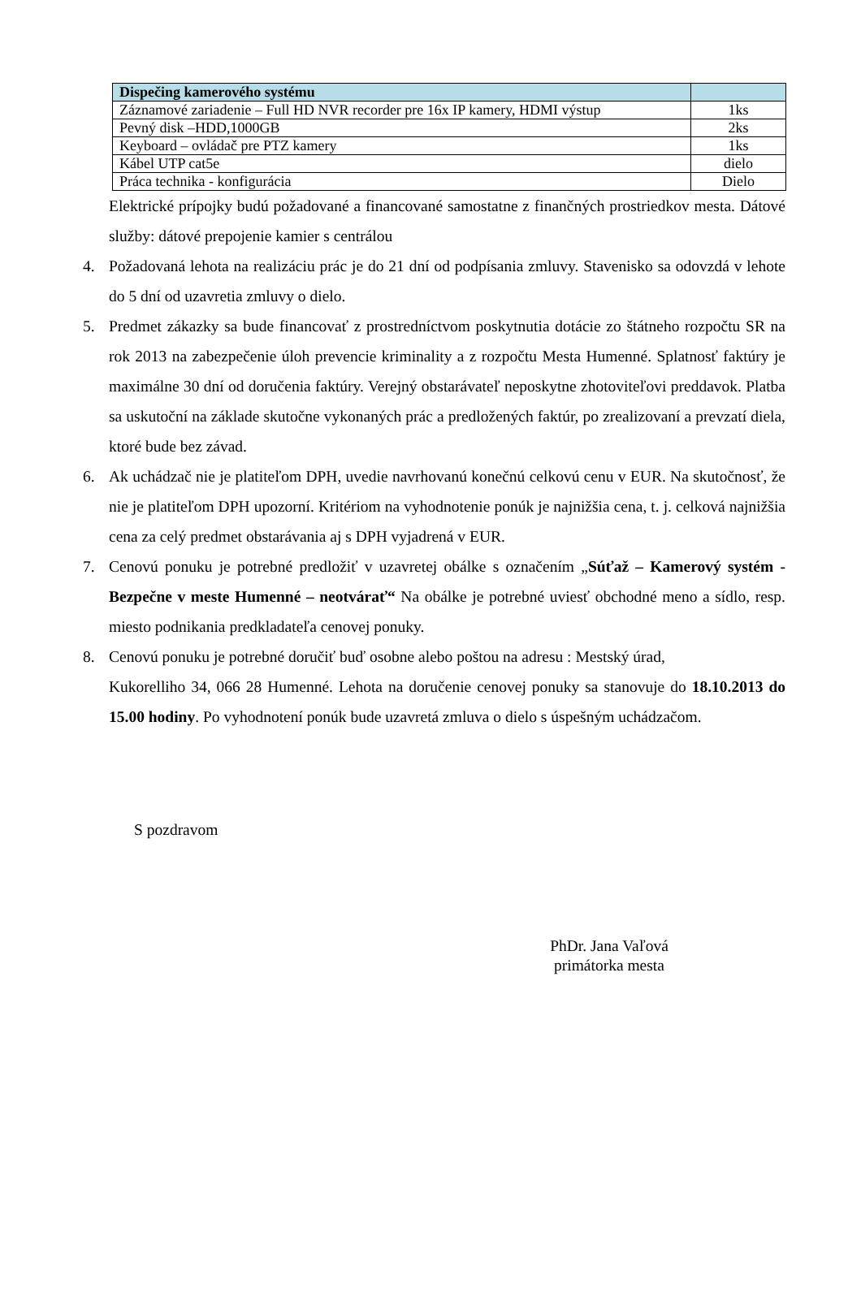| Dispečing kamerového systému | |
| Záznamové zariadenie – Full HD NVR recorder pre 16x IP kamery, HDMI výstup | 1ks |
| Pevný disk –HDD,1000GB | 2ks |
| Keyboard – ovládač pre PTZ kamery | 1ks |
| Kábel UTP cat5e | dielo |
| Práca technika - konfigurácia | Dielo |
Elektrické prípojky budú požadované a financované samostatne z finančných prostriedkov mesta. Dátové služby: dátové prepojenie kamier s centrálou
4. Požadovaná lehota na realizáciu prác je do 21 dní od podpísania zmluvy. Stavenisko sa odovzdá v lehote do 5 dní od uzavretia zmluvy o dielo.
5. Predmet zákazky sa bude financovať z prostredníctvom poskytnutia dotácie zo štátneho rozpočtu SR na rok 2013 na zabezpečenie úloh prevencie kriminality a z rozpočtu Mesta Humenné. Splatnosť faktúry je maximálne 30 dní od doručenia faktúry. Verejný obstarávateľ neposkytne zhotoviteľovi preddavok. Platba sa uskutoční na základe skutočne vykonaných prác a predložených faktúr, po zrealizovaní a prevzatí diela, ktoré bude bez závad.
6. Ak uchádzač nie je platiteľom DPH, uvedie navrhovanú konečnú celkovú cenu v EUR. Na skutočnosť, že nie je platiteľom DPH upozorní. Kritériom na vyhodnotenie ponúk je najnižšia cena, t. j. celková najnižšia cena za celý predmet obstarávania aj s DPH vyjadrená v EUR.
7. Cenovú ponuku je potrebné predložiť v uzavretej obálke s označením „Súťaž – Kamerový systém - Bezpečne v meste Humenné – neotvárať“ Na obálke je potrebné uviesť obchodné meno a sídlo, resp. miesto podnikania predkladateľa cenovej ponuky.
8. Cenovú ponuku je potrebné doručiť buď osobne alebo poštou na adresu : Mestský úrad,
Kukorelliho 34, 066 28 Humenné. Lehota na doručenie cenovej ponuky sa stanovuje do 18.10.2013 do 15.00 hodiny. Po vyhodnotení ponúk bude uzavretá zmluva o dielo s úspešným uchádzačom.
S pozdravom
PhDr. Jana Vaľová
primátorka mesta